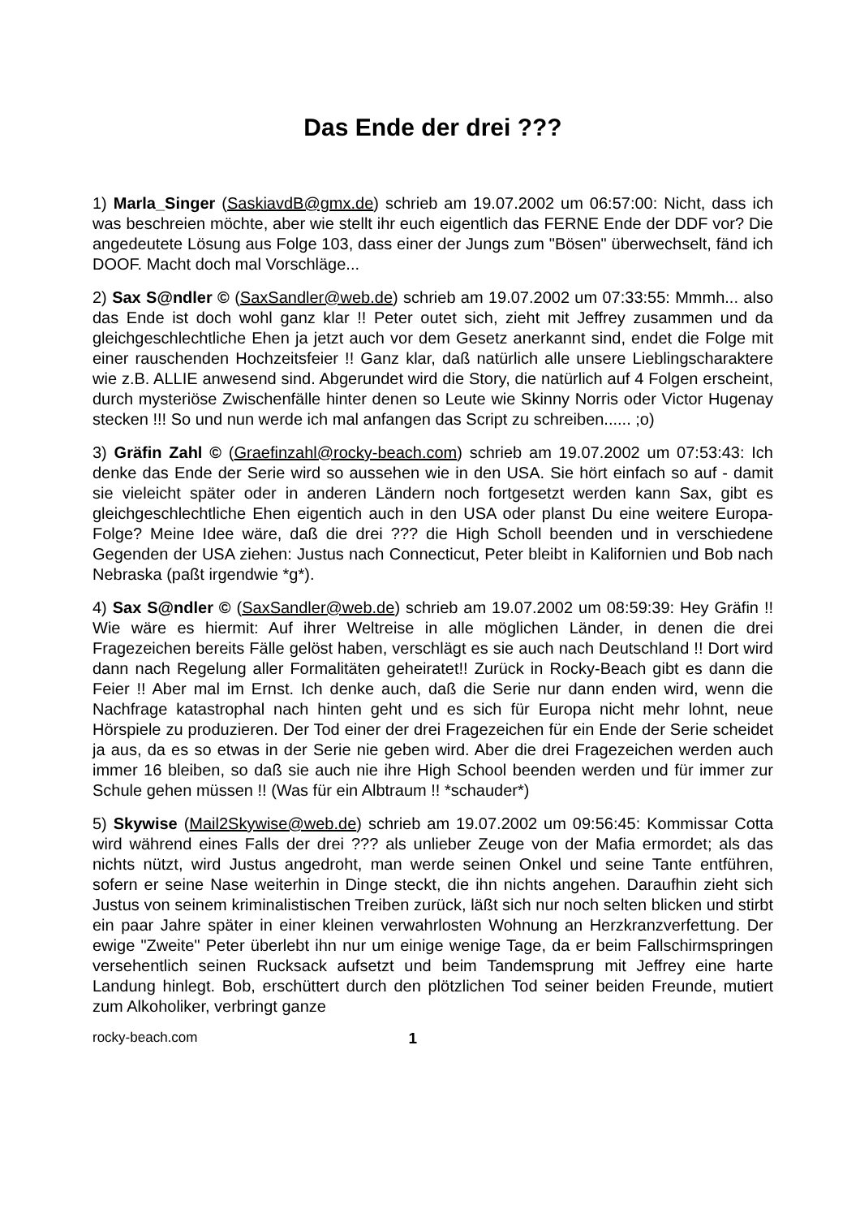Das Ende der drei ???
1) Marla_Singer (SaskiavdB@gmx.de) schrieb am 19.07.2002 um 06:57:00: Nicht, dass ich was beschreien möchte, aber wie stellt ihr euch eigentlich das FERNE Ende der DDF vor? Die angedeutete Lösung aus Folge 103, dass einer der Jungs zum "Bösen" überwechselt, fänd ich DOOF. Macht doch mal Vorschläge...
2) Sax S@ndler © (SaxSandler@web.de) schrieb am 19.07.2002 um 07:33:55: Mmmh... also das Ende ist doch wohl ganz klar !! Peter outet sich, zieht mit Jeffrey zusammen und da gleichgeschlechtliche Ehen ja jetzt auch vor dem Gesetz anerkannt sind, endet die Folge mit einer rauschenden Hochzeitsfeier !! Ganz klar, daß natürlich alle unsere Lieblingscharaktere wie z.B. ALLIE anwesend sind. Abgerundet wird die Story, die natürlich auf 4 Folgen erscheint, durch mysteriöse Zwischenfälle hinter denen so Leute wie Skinny Norris oder Victor Hugenay stecken !!! So und nun werde ich mal anfangen das Script zu schreiben...... ;o)
3) Gräfin Zahl © (Graefinzahl@rocky-beach.com) schrieb am 19.07.2002 um 07:53:43: Ich denke das Ende der Serie wird so aussehen wie in den USA. Sie hört einfach so auf - damit sie vieleicht später oder in anderen Ländern noch fortgesetzt werden kann Sax, gibt es gleichgeschlechtliche Ehen eigentich auch in den USA oder planst Du eine weitere Europa-Folge? Meine Idee wäre, daß die drei ??? die High Scholl beenden und in verschiedene Gegenden der USA ziehen: Justus nach Connecticut, Peter bleibt in Kalifornien und Bob nach Nebraska (paßt irgendwie *g*).
4) Sax S@ndler © (SaxSandler@web.de) schrieb am 19.07.2002 um 08:59:39: Hey Gräfin !! Wie wäre es hiermit: Auf ihrer Weltreise in alle möglichen Länder, in denen die drei Fragezeichen bereits Fälle gelöst haben, verschlägt es sie auch nach Deutschland !! Dort wird dann nach Regelung aller Formalitäten geheiratet!! Zurück in Rocky-Beach gibt es dann die Feier !! Aber mal im Ernst. Ich denke auch, daß die Serie nur dann enden wird, wenn die Nachfrage katastrophal nach hinten geht und es sich für Europa nicht mehr lohnt, neue Hörspiele zu produzieren. Der Tod einer der drei Fragezeichen für ein Ende der Serie scheidet ja aus, da es so etwas in der Serie nie geben wird. Aber die drei Fragezeichen werden auch immer 16 bleiben, so daß sie auch nie ihre High School beenden werden und für immer zur Schule gehen müssen !! (Was für ein Albtraum !! *schauder*)
5) Skywise (Mail2Skywise@web.de) schrieb am 19.07.2002 um 09:56:45: Kommissar Cotta wird während eines Falls der drei ??? als unlieber Zeuge von der Mafia ermordet; als das nichts nützt, wird Justus angedroht, man werde seinen Onkel und seine Tante entführen, sofern er seine Nase weiterhin in Dinge steckt, die ihn nichts angehen. Daraufhin zieht sich Justus von seinem kriminalistischen Treiben zurück, läßt sich nur noch selten blicken und stirbt ein paar Jahre später in einer kleinen verwahrlosten Wohnung an Herzkranzverfettung. Der ewige "Zweite" Peter überlebt ihn nur um einige wenige Tage, da er beim Fallschirmspringen versehentlich seinen Rucksack aufsetzt und beim Tandemsprung mit Jeffrey eine harte Landung hinlegt. Bob, erschüttert durch den plötzlichen Tod seiner beiden Freunde, mutiert zum Alkoholiker, verbringt ganze
rocky-beach.com 1